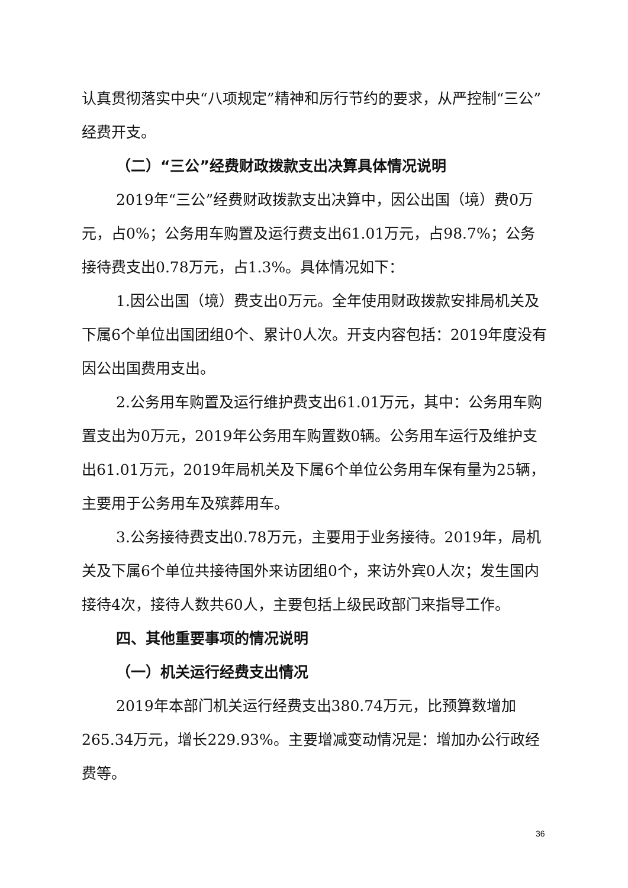认真贯彻落实中央“八项规定”精神和厉行节约的要求，从严控制“三公”经费开支。
（二）“三公”经费财政拨款支出决算具体情况说明
2019年“三公”经费财政拨款支出决算中，因公出国（境）费0万元，占0%；公务用车购置及运行费支出61.01万元，占98.7%；公务接待费支出0.78万元，占1.3%。具体情况如下：
1.因公出国（境）费支出0万元。全年使用财政拨款安排局机关及下属6个单位出国团组0个、累计0人次。开支内容包括：2019年度没有因公出国费用支出。
2.公务用车购置及运行维护费支出61.01万元，其中：公务用车购置支出为0万元，2019年公务用车购置数0辆。公务用车运行及维护支出61.01万元，2019年局机关及下属6个单位公务用车保有量为25辆，主要用于公务用车及殡葬用车。
3.公务接待费支出0.78万元，主要用于业务接待。2019年，局机关及下属6个单位共接待国外来访团组0个，来访外宾0人次；发生国内接待4次，接待人数共60人，主要包括上级民政部门来指导工作。
四、其他重要事项的情况说明
（一）机关运行经费支出情况
2019年本部门机关运行经费支出380.74万元，比预算数增加265.34万元，增长229.93%。主要增减变动情况是：增加办公行政经费等。
36